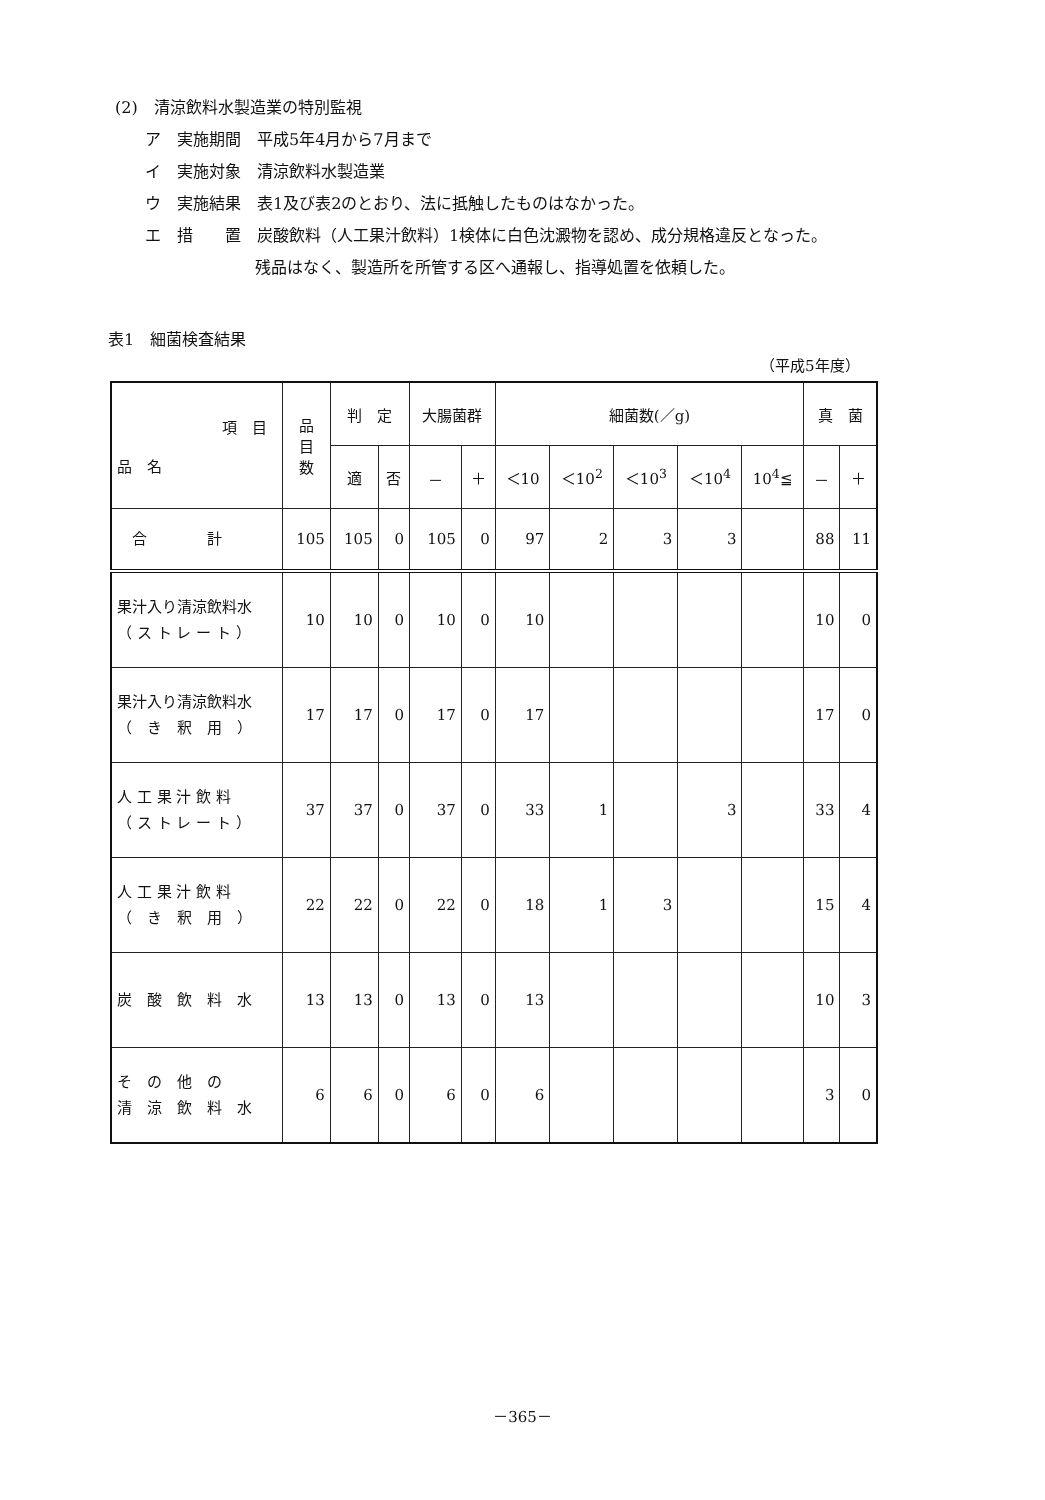(2)　清涼飲料水製造業の特別監視
ア　実施期間　平成5年4月から7月まで
イ　実施対象　清涼飲料水製造業
ウ　実施結果　表1及び表2のとおり、法に抵触したものはなかった。
エ　措　　置　炭酸飲料（人工果汁飲料）1検体に白色沈澱物を認め、成分規格違反となった。
残品はなく、製造所を所管する区へ通報し、指導処置を依頼した。
表1　細菌検査結果
（平成5年度）
| 項 目 品 名 | 品 目 数 | 判 定 | | 大腸菌群 | | 細菌数(／g) | | | | | 真 菌 | |
| --- | --- | --- | --- | --- | --- | --- | --- | --- | --- | --- | --- | --- |
| | | 適 | 否 | － | ＋ | ＜10 | ＜10<sup>2</sup> | ＜10<sup>3</sup> | ＜10<sup>4</sup> | 10<sup>4</sup>≦ | － | ＋ |
| 合 計 | 105 | 105 | 0 | 105 | 0 | 97 | 2 | 3 | 3 | | 88 | 11 |
| 果汁入り清涼飲料水 （ ス ト レ ー ト ） | 10 | 10 | 0 | 10 | 0 | 10 | | | | | 10 | 0 |
| 果汁入り清涼飲料水 （ き 釈 用 ） | 17 | 17 | 0 | 17 | 0 | 17 | | | | | 17 | 0 |
| 人 工 果 汁 飲 料 （ ス ト レ ー ト ） | 37 | 37 | 0 | 37 | 0 | 33 | 1 | | 3 | | 33 | 4 |
| 人 工 果 汁 飲 料 （ き 釈 用 ） | 22 | 22 | 0 | 22 | 0 | 18 | 1 | 3 | | | 15 | 4 |
| 炭 酸 飲 料 水 | 13 | 13 | 0 | 13 | 0 | 13 | | | | | 10 | 3 |
| そ の 他 の 清 涼 飲 料 水 | 6 | 6 | 0 | 6 | 0 | 6 | | | | | 3 | 0 |
－365－